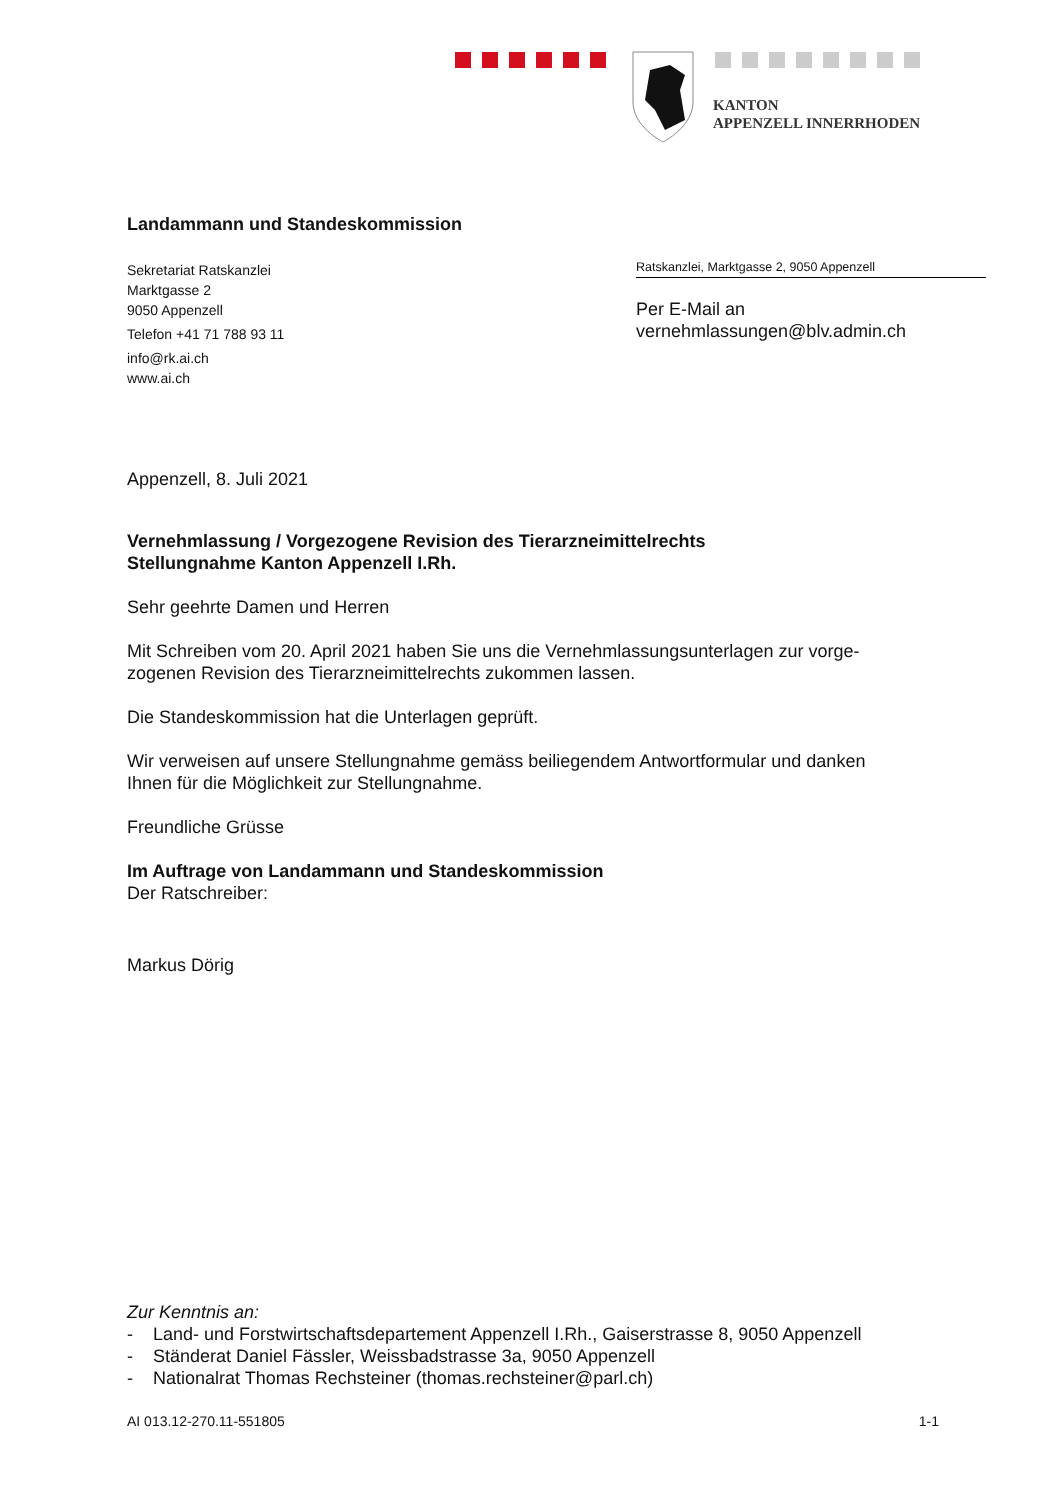KANTON
APPENZELL INNERRHODEN
Landammann und Standeskommission
Sekretariat Ratskanzlei
Marktgasse 2
9050 Appenzell
Telefon +41 71 788 93 11
info@rk.ai.ch
www.ai.ch
Ratskanzlei, Marktgasse 2, 9050 Appenzell
Per E-Mail an
vernehmlassungen@blv.admin.ch
Appenzell, 8. Juli 2021
Vernehmlassung / Vorgezogene Revision des Tierarzneimittelrechts
Stellungnahme Kanton Appenzell I.Rh.
Sehr geehrte Damen und Herren
Mit Schreiben vom 20. April 2021 haben Sie uns die Vernehmlassungsunterlagen zur vorge-
zogenen Revision des Tierarzneimittelrechts zukommen lassen.
Die Standeskommission hat die Unterlagen geprüft.
Wir verweisen auf unsere Stellungnahme gemäss beiliegendem Antwortformular und danken
Ihnen für die Möglichkeit zur Stellungnahme.
Freundliche Grüsse
Im Auftrage von Landammann und Standeskommission
Der Ratschreiber:
Markus Dörig
Zur Kenntnis an:
- Land- und Forstwirtschaftsdepartement Appenzell I.Rh., Gaiserstrasse 8, 9050 Appenzell
- Ständerat Daniel Fässler, Weissbadstrasse 3a, 9050 Appenzell
- Nationalrat Thomas Rechsteiner (thomas.rechsteiner@parl.ch)
AI 013.12-270.11-551805 1-1